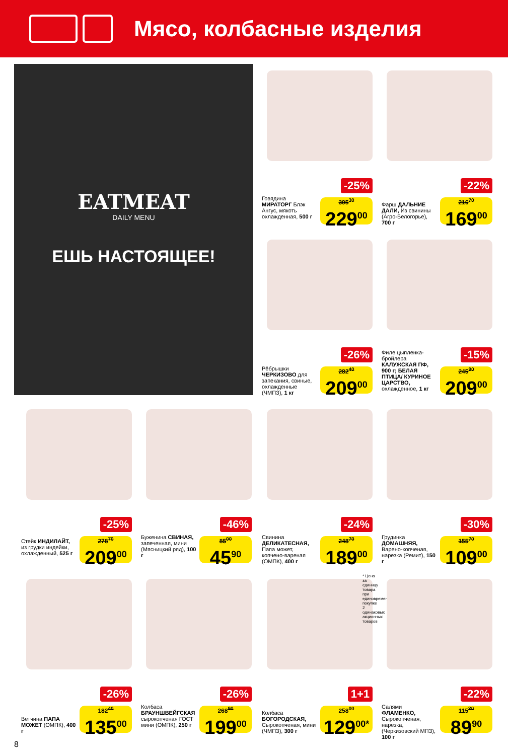Мясо, колбасные изделия
EATMEAT
DAILY MENU
ЕШЬ НАСТОЯЩЕЕ!
-25%
Говядина МИРАТОРГ Блэк Ангус, мякоть охлажденная, 500 г
305<sup>30</sup>
229<sup>00</sup>
-22%
Фарш ДАЛЬНИЕ ДАЛИ, Из свинины (Агро-Белогорье), 700 г
216<sup>70</sup>
169<sup>00</sup>
-26%
Рёбрышки ЧЕРКИЗОВО для запекания, свиные, охлажденные (ЧМПЗ), 1 кг
282<sup>40</sup>
209<sup>00</sup>
-15%
Филе цыпленка-бройлера КАЛУЖСКАЯ ПФ, 900 г; БЕЛАЯ ПТИЦА/ КУРИНОЕ ЦАРСТВО, охлажденное, 1 кг
245<sup>90</sup>
209<sup>00</sup>
-25%
Стейк ИНДИЛАЙТ, из грудки индейки, охлажденный, 525 г
278<sup>70</sup>
209<sup>00</sup>
-46%
Буженина СВИНАЯ, запеченная, мини (Мясницкий ряд), 100 г
85<sup>00</sup>
45<sup>90</sup>
-24%
Свинина ДЕЛИКАТЕСНАЯ, Папа может, копчено-вареная (ОМПК), 400 г
248<sup>70</sup>
189<sup>00</sup>
-30%
Грудинка ДОМАШНЯЯ, Варено-копченая, нарезка (Ремит), 150 г
155<sup>70</sup>
109<sup>00</sup>
-26%
Ветчина ПАПА МОЖЕТ (ОМПК), 400 г
182<sup>40</sup>
135<sup>00</sup>
-26%
Колбаса БРАУНШВЕЙГСКАЯ сырокопченая ГОСТ мини (ОМПК), 250 г
268<sup>90</sup>
199<sup>00</sup>
1+1
Колбаса БОГОРОДСКАЯ, Сырокопченая, мини (ЧМПЗ), 300 г
258<sup>00</sup>
129<sup>00*</sup>
* Цена за единицу товара при единовременной покупке 2 одинаковых акционных товаров
-22%
Салями ФЛАМЕНКО, Сырокопченая, нарезка, (Черкизовский МПЗ), 100 г
115<sup>30</sup>
89<sup>90</sup>
8